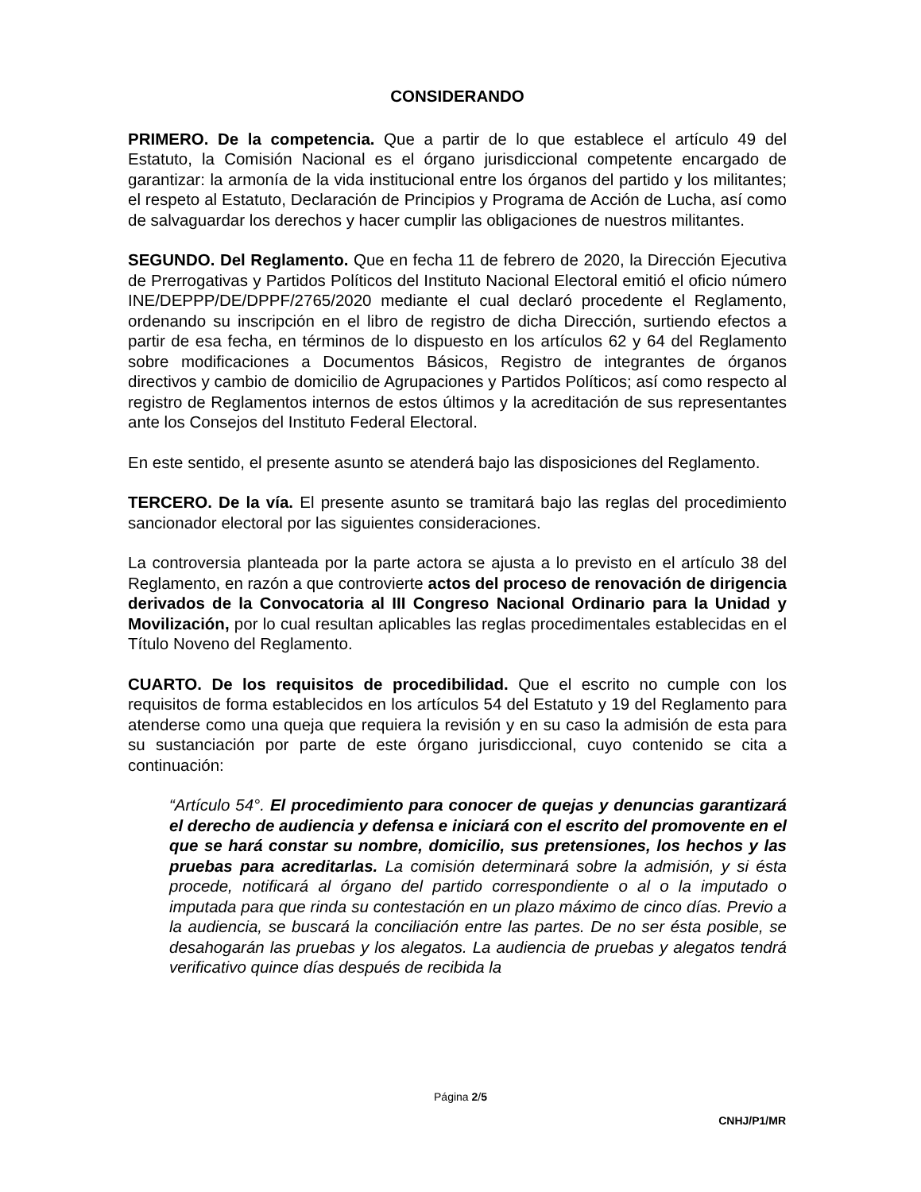CONSIDERANDO
PRIMERO. De la competencia. Que a partir de lo que establece el artículo 49 del Estatuto, la Comisión Nacional es el órgano jurisdiccional competente encargado de garantizar: la armonía de la vida institucional entre los órganos del partido y los militantes; el respeto al Estatuto, Declaración de Principios y Programa de Acción de Lucha, así como de salvaguardar los derechos y hacer cumplir las obligaciones de nuestros militantes.
SEGUNDO. Del Reglamento. Que en fecha 11 de febrero de 2020, la Dirección Ejecutiva de Prerrogativas y Partidos Políticos del Instituto Nacional Electoral emitió el oficio número INE/DEPPP/DE/DPPF/2765/2020 mediante el cual declaró procedente el Reglamento, ordenando su inscripción en el libro de registro de dicha Dirección, surtiendo efectos a partir de esa fecha, en términos de lo dispuesto en los artículos 62 y 64 del Reglamento sobre modificaciones a Documentos Básicos, Registro de integrantes de órganos directivos y cambio de domicilio de Agrupaciones y Partidos Políticos; así como respecto al registro de Reglamentos internos de estos últimos y la acreditación de sus representantes ante los Consejos del Instituto Federal Electoral.
En este sentido, el presente asunto se atenderá bajo las disposiciones del Reglamento.
TERCERO. De la vía. El presente asunto se tramitará bajo las reglas del procedimiento sancionador electoral por las siguientes consideraciones.
La controversia planteada por la parte actora se ajusta a lo previsto en el artículo 38 del Reglamento, en razón a que controvierte actos del proceso de renovación de dirigencia derivados de la Convocatoria al III Congreso Nacional Ordinario para la Unidad y Movilización, por lo cual resultan aplicables las reglas procedimentales establecidas en el Título Noveno del Reglamento.
CUARTO. De los requisitos de procedibilidad. Que el escrito no cumple con los requisitos de forma establecidos en los artículos 54 del Estatuto y 19 del Reglamento para atenderse como una queja que requiera la revisión y en su caso la admisión de esta para su sustanciación por parte de este órgano jurisdiccional, cuyo contenido se cita a continuación:
“Artículo 54°. El procedimiento para conocer de quejas y denuncias garantizará el derecho de audiencia y defensa e iniciará con el escrito del promovente en el que se hará constar su nombre, domicilio, sus pretensiones, los hechos y las pruebas para acreditarlas. La comisión determinará sobre la admisión, y si ésta procede, notificará al órgano del partido correspondiente o al o la imputado o imputada para que rinda su contestación en un plazo máximo de cinco días. Previo a la audiencia, se buscará la conciliación entre las partes. De no ser ésta posible, se desahogarán las pruebas y los alegatos. La audiencia de pruebas y alegatos tendrá verificativo quince días después de recibida la
Página 2/5
CNHJ/P1/MR